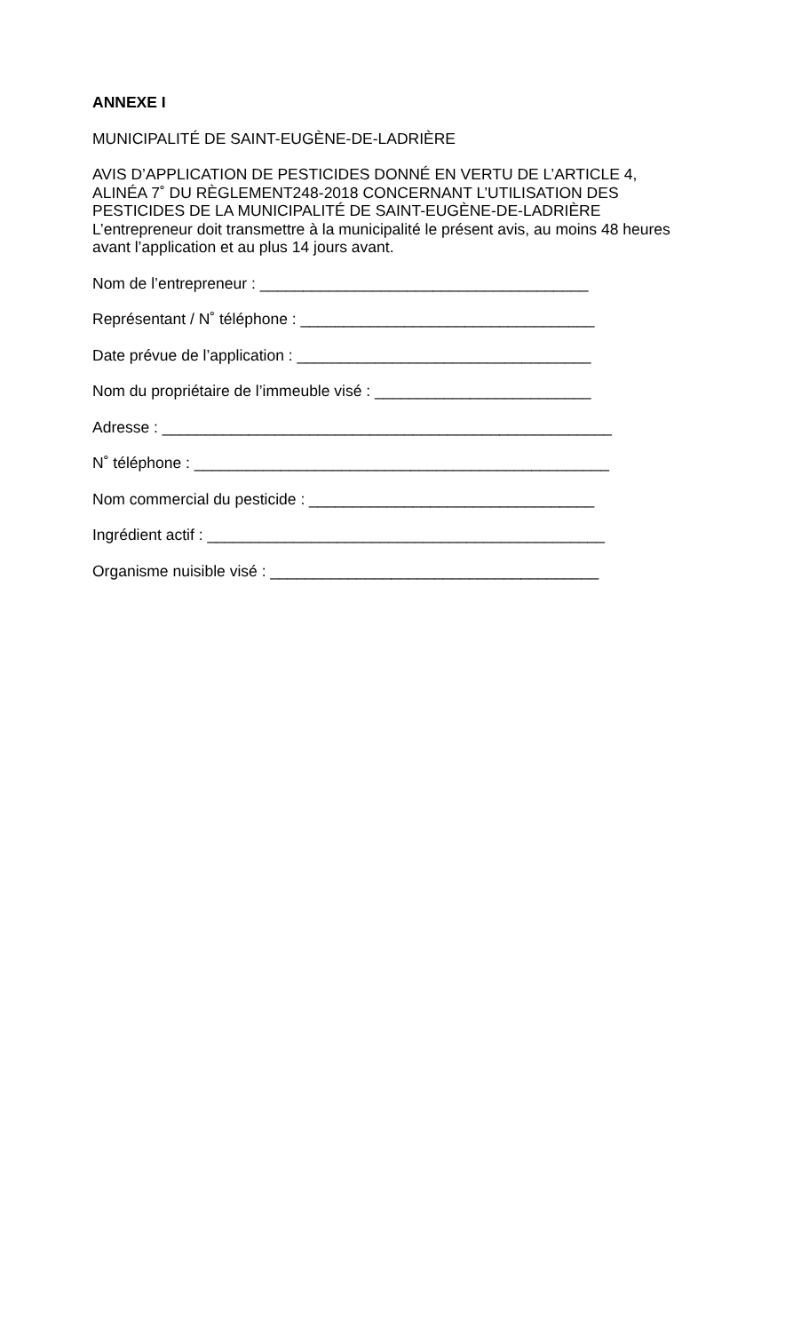ANNEXE I
MUNICIPALITÉ DE SAINT-EUGÈNE-DE-LADRIÈRE
AVIS D’APPLICATION DE PESTICIDES DONNÉ EN VERTU DE L’ARTICLE 4,
ALINÉA 7˚ DU RÈGLEMENT248-2018 CONCERNANT L’UTILISATION DES
PESTICIDES DE LA MUNICIPALITÉ DE SAINT-EUGÈNE-DE-LADRIÈRE
L’entrepreneur doit transmettre à la municipalité le présent avis, au moins 48 heures
avant l’application et au plus 14 jours avant.
Nom de l’entrepreneur : ______________________________________
Représentant / N˚ téléphone : __________________________________
Date prévue de l’application : __________________________________
Nom du propriétaire de l’immeuble visé : _________________________
Adresse : ____________________________________________________
N˚ téléphone : ________________________________________________
Nom commercial du pesticide : _________________________________
Ingrédient actif : ______________________________________________
Organisme nuisible visé : ______________________________________